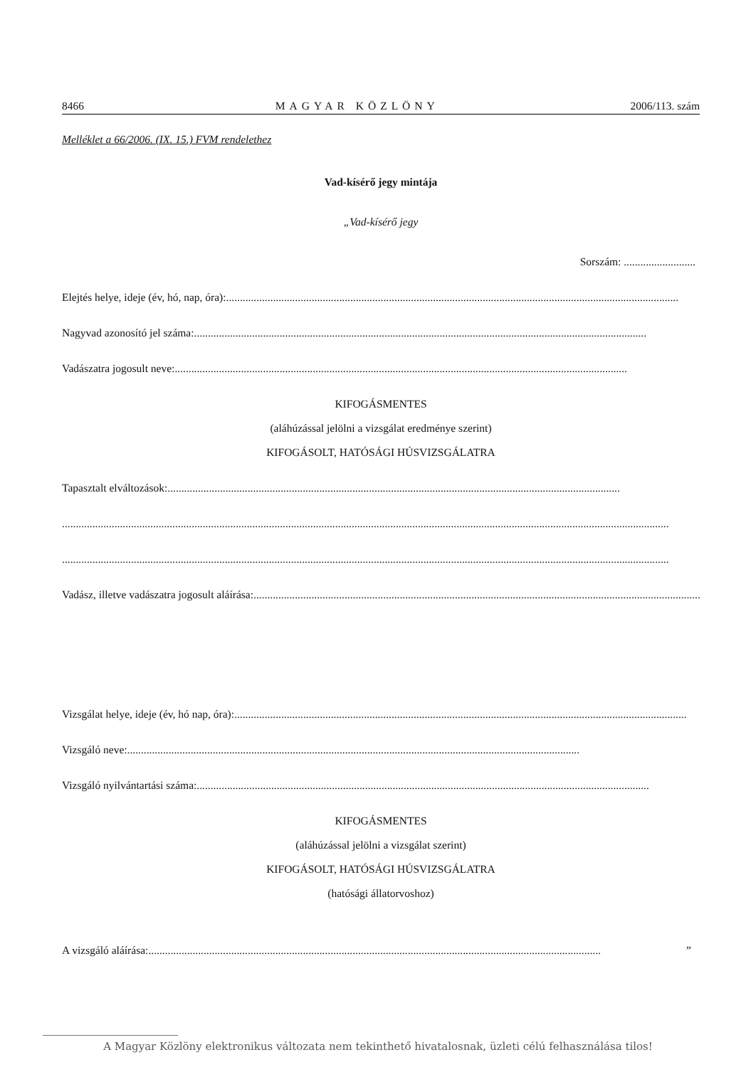8466 MAGYAR KÖZLÖNY 2006/113. szám
Melléklet a 66/2006. (IX. 15.) FVM rendelethez
Vad-kísérő jegy mintája
„Vad-kísérő jegy
Sorszám: ..........................
Elejtés helye, ideje (év, hó, nap, óra):....................................................................................................................................................................
Nagyvad azonosító jel száma: ....................................................................................................................................................................
Vadászatra jogosult neve: ....................................................................................................................................................................
KIFOGÁSMENTES
(aláhúzással jelölni a vizsgálat eredménye szerint)
KIFOGÁSOLT, HATÓSÁGI HÚSVIZSGÁLATRA
Tapasztalt elváltozások: ....................................................................................................................................................................
............................................................................................................................................................................................................................
............................................................................................................................................................................................................................
Vadász, illetve vadászatra jogosult aláírása: ....................................................................................................................................................................
Vizsgálat helye, ideje (év, hó nap, óra):....................................................................................................................................................................
Vizsgáló neve: ....................................................................................................................................................................
Vizsgáló nyilvántartási száma: ....................................................................................................................................................................
KIFOGÁSMENTES
(aláhúzással jelölni a vizsgálat szerint)
KIFOGÁSOLT, HATÓSÁGI HÚSVIZSGÁLATRA
(hatósági állatorvoshoz)
A vizsgáló aláírása: ....................................................................................................................................................................”
A Magyar Közlöny elektronikus változata nem tekinthető hivatalosnak, üzleti célú felhasználása tilos!